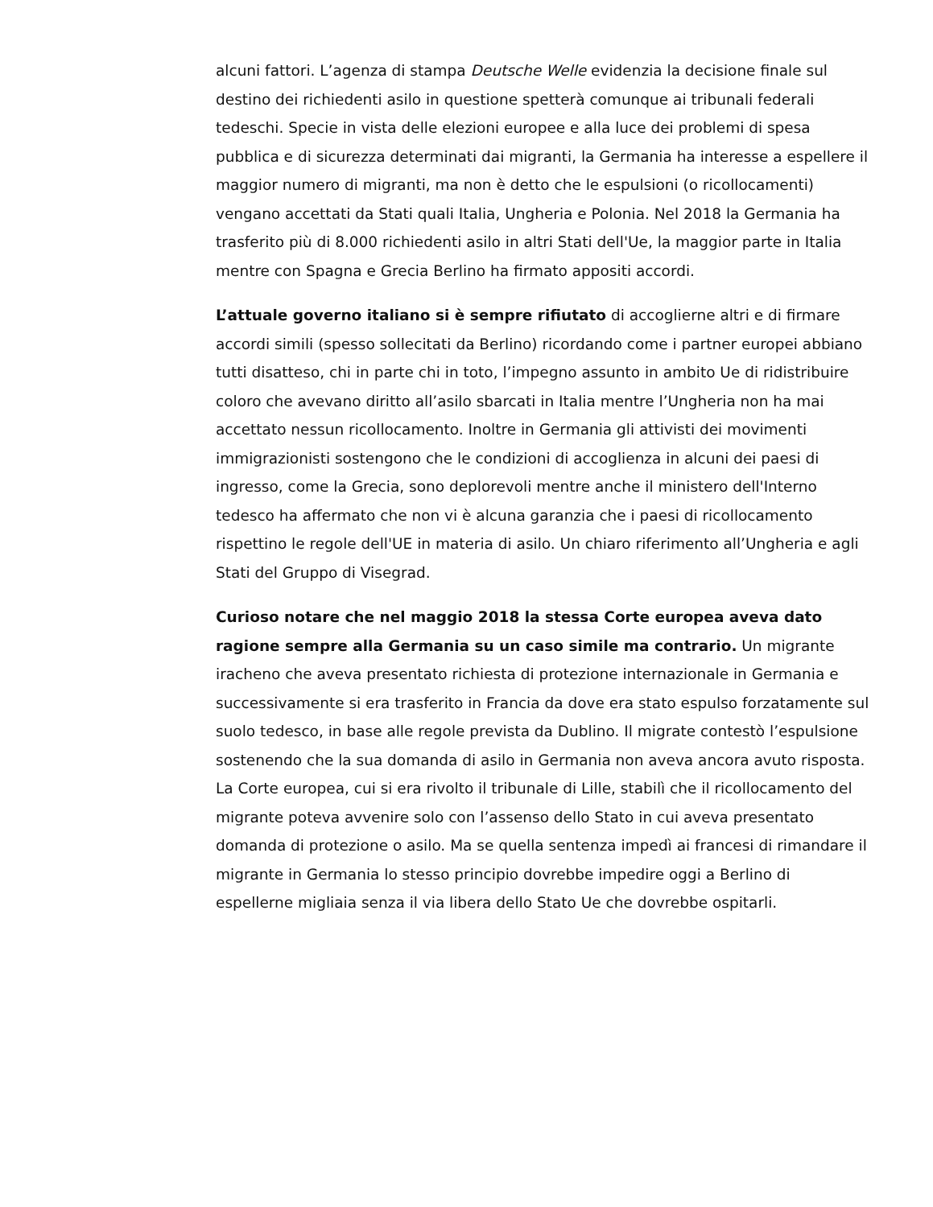alcuni fattori. L’agenza di stampa Deutsche Welle evidenzia la decisione finale sul destino dei richiedenti asilo in questione spetterà comunque ai tribunali federali
tedeschi. Specie in vista delle elezioni europee e alla luce dei problemi di spesa pubblica e di sicurezza determinati dai migranti, la Germania ha interesse a espellere il maggior numero di migranti, ma non è detto che le espulsioni (o ricollocamenti) vengano accettati da Stati quali Italia, Ungheria e Polonia. Nel 2018 la Germania ha trasferito più di 8.000 richiedenti asilo in altri Stati dell'Ue, la maggior parte in Italia mentre con Spagna e Grecia Berlino ha firmato appositi accordi.
L’attuale governo italiano si è sempre rifiutato di accoglierne altri e di firmare accordi simili (spesso sollecitati da Berlino) ricordando come i partner europei abbiano tutti disatteso, chi in parte chi in toto, l’impegno assunto in ambito Ue di ridistribuire coloro che avevano diritto all’asilo sbarcati in Italia mentre l’Ungheria non ha mai accettato nessun ricollocamento. Inoltre in Germania gli attivisti dei movimenti immigrazionisti sostengono che le condizioni di accoglienza in alcuni dei paesi di ingresso, come la Grecia, sono deplorevoli mentre anche il ministero dell'Interno tedesco ha affermato che non vi è alcuna garanzia che i paesi di ricollocamento rispettino le regole dell'UE in materia di asilo. Un chiaro riferimento all’Ungheria e agli Stati del Gruppo di Visegrad.
Curioso notare che nel maggio 2018 la stessa Corte europea aveva dato ragione sempre alla Germania su un caso simile ma contrario. Un migrante iracheno che aveva presentato richiesta di protezione internazionale in Germania e successivamente si era trasferito in Francia da dove era stato espulso forzatamente sul suolo tedesco, in base alle regole prevista da Dublino. Il migrate contestò l’espulsione sostenendo che la sua domanda di asilo in Germania non aveva ancora avuto risposta. La Corte europea, cui si era rivolto il tribunale di Lille, stabilì che il ricollocamento del migrante poteva avvenire solo con l’assenso dello Stato in cui aveva presentato domanda di protezione o asilo. Ma se quella sentenza impedì ai francesi di rimandare il migrante in Germania lo stesso principio dovrebbe impedire oggi a Berlino di espellerne migliaia senza il via libera dello Stato Ue che dovrebbe ospitarli.